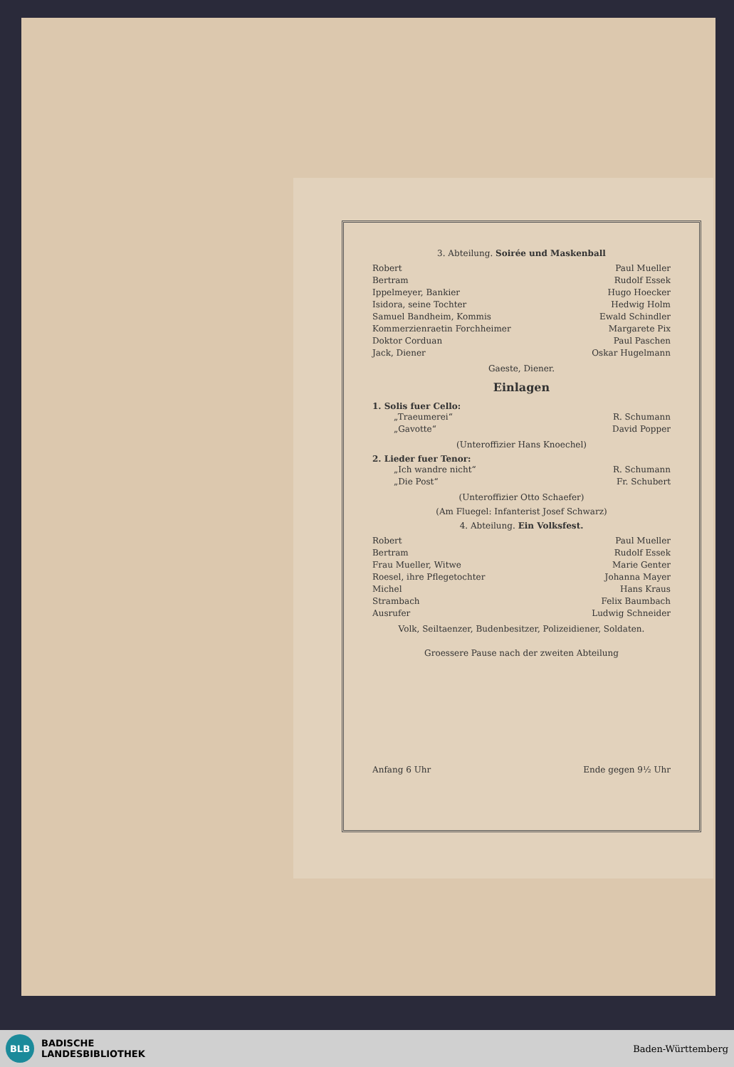3. Abteilung. Soirée und Maskenball
Robert Paul Mueller
Bertram Rudolf Essek
Ippelmeyer, Bankier Hugo Hoecker
Isidora, seine Tochter Hedwig Holm
Samuel Bandheim, Kommis Ewald Schindler
Kommerzienraetin Forchheimer Margarete Pix
Doktor Corduan Paul Paschen
Jack, Diener Oskar Hugelmann
Gaeste, Diener.
Einlagen
1. Solis fuer Cello:
„Traeumerei“R. Schumann
„Gavotte“David Popper
(Unteroffizier Hans Knoechel)
2. Lieder fuer Tenor:
„Ich wandre nicht“R. Schumann
„Die Post“Fr. Schubert
(Unteroffizier Otto Schaefer)
(Am Fluegel: Infanterist Josef Schwarz)
4. Abteilung. Ein Volksfest.
Robert Paul Mueller
Bertram Rudolf Essek
Frau Mueller, Witwe Marie Genter
Roesel, ihre Pflegetochter Johanna Mayer
Michel Hans Kraus
Strambach Felix Baumbach
Ausrufer Ludwig Schneider
Volk, Seiltaenzer, Budenbesitzer, Polizeidiener, Soldaten.
Groessere Pause nach der zweiten Abteilung
Anfang 6 Uhr Ende gegen 9½ Uhr
BLB BADISCHE
LANDESBIBLIOTHEK
Baden-Württemberg